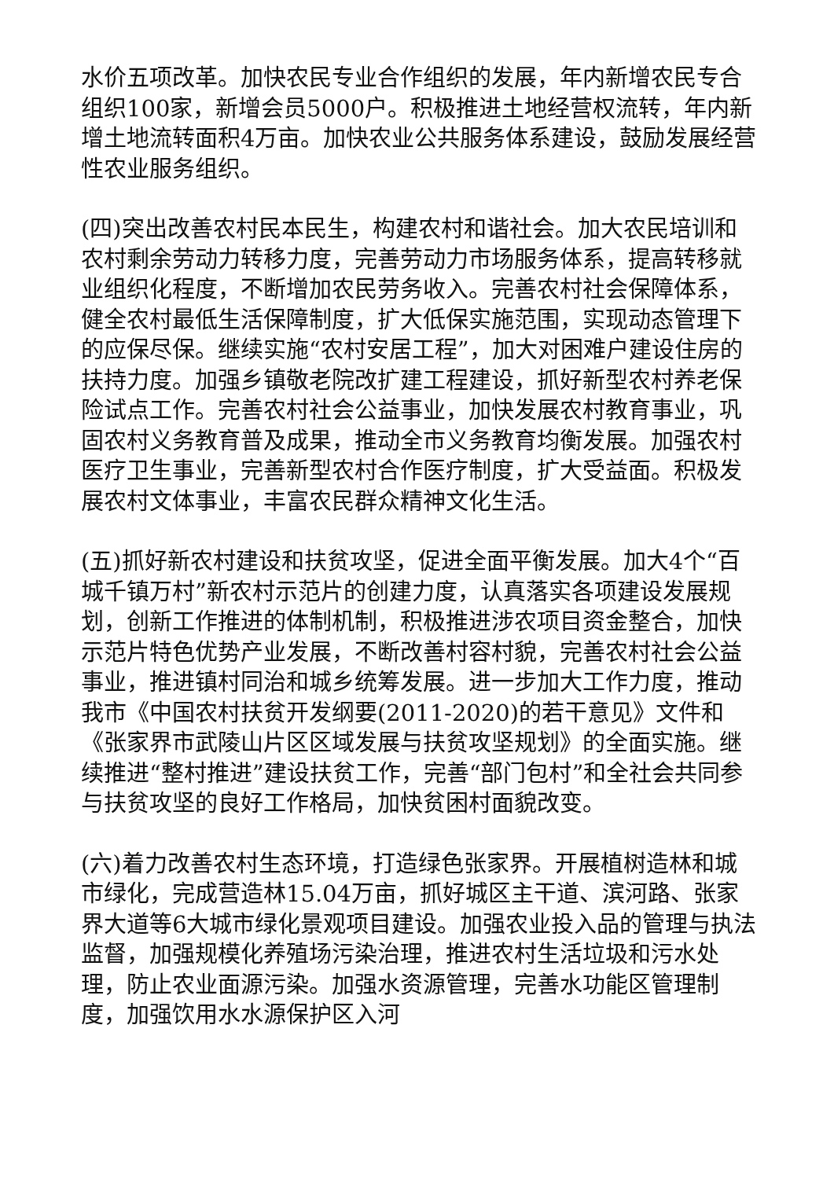水价五项改革。加快农民专业合作组织的发展，年内新增农民专合组织100家，新增会员5000户。积极推进土地经营权流转，年内新增土地流转面积4万亩。加快农业公共服务体系建设，鼓励发展经营性农业服务组织。
(四)突出改善农村民本民生，构建农村和谐社会。加大农民培训和农村剩余劳动力转移力度，完善劳动力市场服务体系，提高转移就业组织化程度，不断增加农民劳务收入。完善农村社会保障体系，健全农村最低生活保障制度，扩大低保实施范围，实现动态管理下的应保尽保。继续实施“农村安居工程”，加大对困难户建设住房的扶持力度。加强乡镇敬老院改扩建工程建设，抓好新型农村养老保险试点工作。完善农村社会公益事业，加快发展农村教育事业，巩固农村义务教育普及成果，推动全市义务教育均衡发展。加强农村医疗卫生事业，完善新型农村合作医疗制度，扩大受益面。积极发展农村文体事业，丰富农民群众精神文化生活。
(五)抓好新农村建设和扶贫攻坚，促进全面平衡发展。加大4个“百城千镇万村”新农村示范片的创建力度，认真落实各项建设发展规划，创新工作推进的体制机制，积极推进涉农项目资金整合，加快示范片特色优势产业发展，不断改善村容村貌，完善农村社会公益事业，推进镇村同治和城乡统筹发展。进一步加大工作力度，推动我市《中国农村扶贫开发纲要(2011-2020)的若干意见》文件和《张家界市武陵山片区区域发展与扶贫攻坚规划》的全面实施。继续推进“整村推进”建设扶贫工作，完善“部门包村”和全社会共同参与扶贫攻坚的良好工作格局，加快贫困村面貌改变。
(六)着力改善农村生态环境，打造绿色张家界。开展植树造林和城市绿化，完成营造林15.04万亩，抓好城区主干道、滨河路、张家界大道等6大城市绿化景观项目建设。加强农业投入品的管理与执法监督，加强规模化养殖场污染治理，推进农村生活垃圾和污水处理，防止农业面源污染。加强水资源管理，完善水功能区管理制度，加强饮用水水源保护区入河